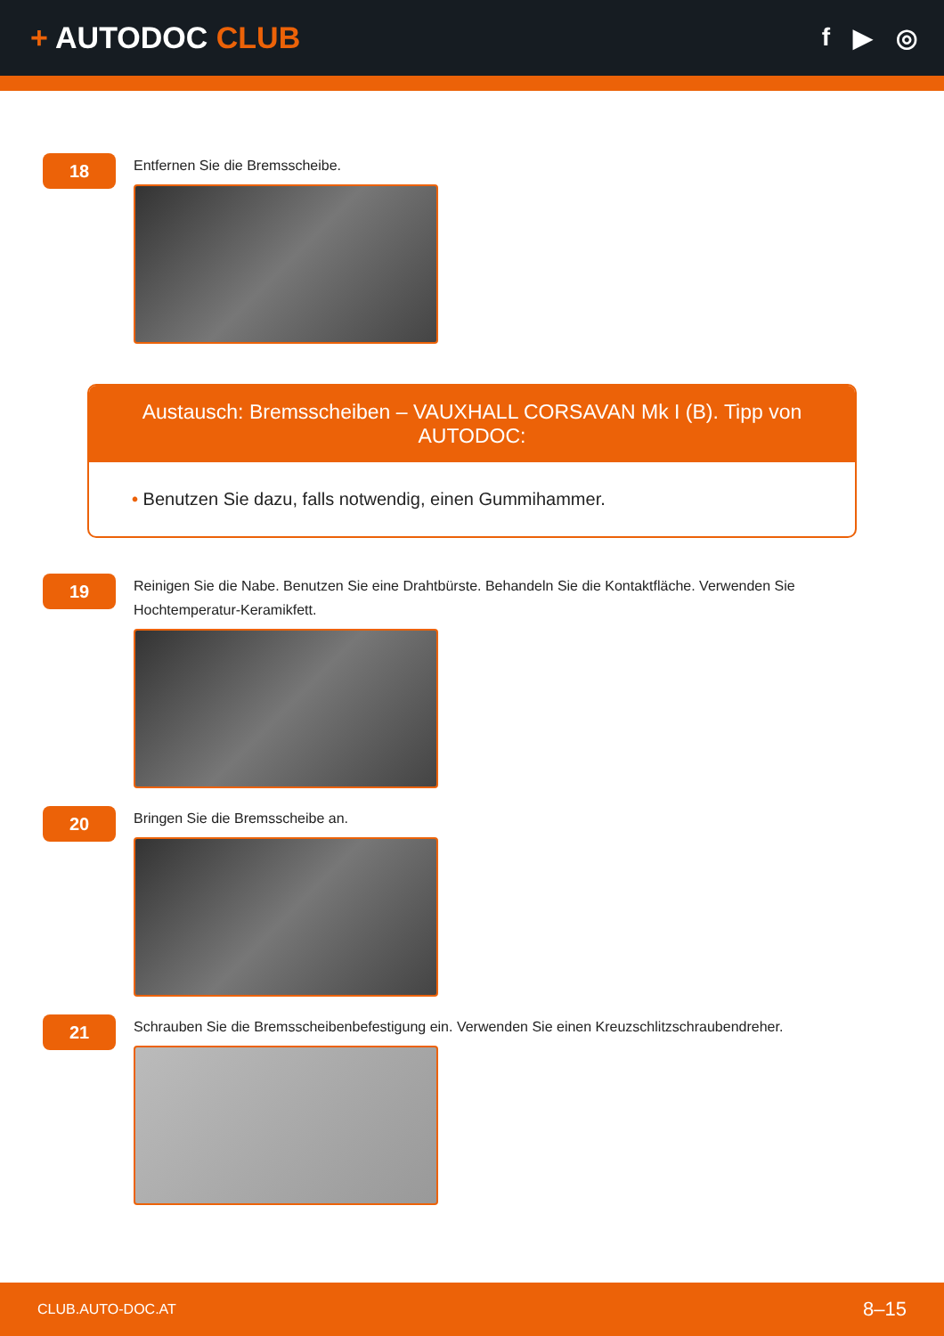+ AUTODOC CLUB
f ▶ ◎
18
Entfernen Sie die Bremsscheibe.
Austausch: Bremsscheiben – VAUXHALL CORSAVAN Mk I (B). Tipp von AUTODOC:
• Benutzen Sie dazu, falls notwendig, einen Gummihammer.
19
Reinigen Sie die Nabe. Benutzen Sie eine Drahtbürste. Behandeln Sie die Kontaktfläche. Verwenden Sie Hochtemperatur-Keramikfett.
20
Bringen Sie die Bremsscheibe an.
21
Schrauben Sie die Bremsscheibenbefestigung ein. Verwenden Sie einen Kreuzschlitzschraubendreher.
CLUB.AUTO-DOC.AT 8–15